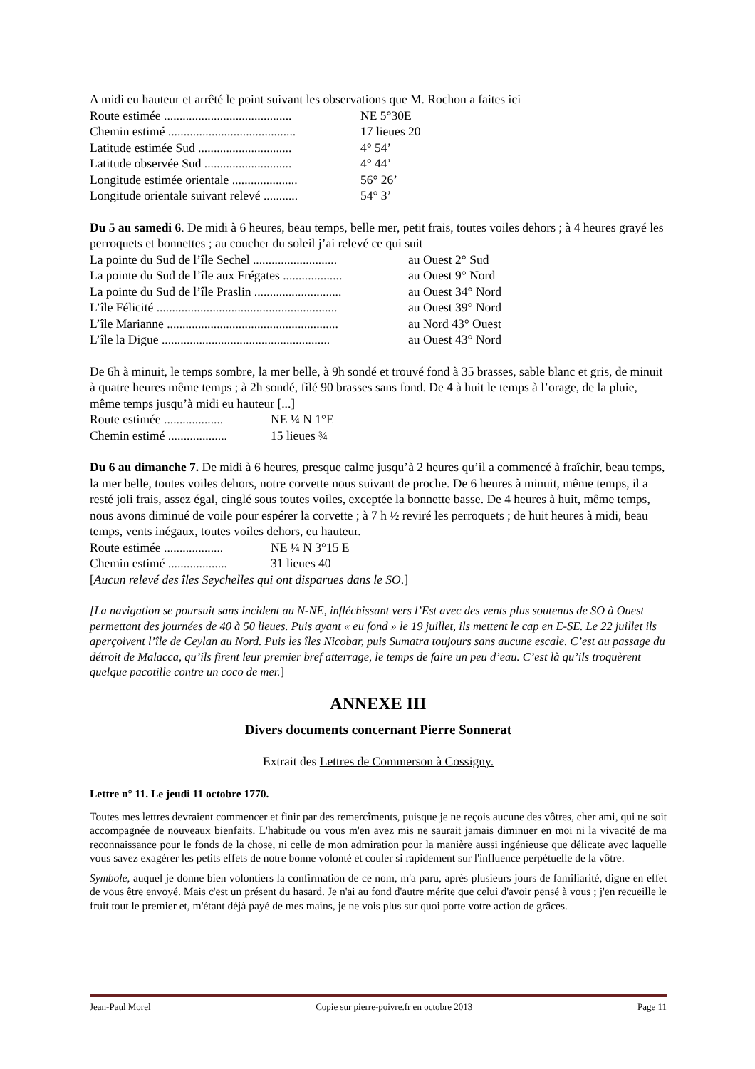A midi eu hauteur et arrêté le point suivant les observations que M. Rochon a faites ici
Route estimée ......................................... NE 5°30E
Chemin estimé ......................................... 17 lieues 20
Latitude estimée Sud .............................. 4° 54’
Latitude observée Sud ............................ 4° 44’
Longitude estimée orientale ..................... 56° 26’
Longitude orientale suivant relevé ........... 54° 3’
Du 5 au samedi 6. De midi à 6 heures, beau temps, belle mer, petit frais, toutes voiles dehors ; à 4 heures grayé les perroquets et bonnettes ; au coucher du soleil j’ai relevé ce qui suit
La pointe du Sud de l’île Sechel ........................... au Ouest 2° Sud
La pointe du Sud de l’île aux Frégates ................... au Ouest 9° Nord
La pointe du Sud de l’île Praslin ............................ au Ouest 34° Nord
L’île Félicité .......................................................... au Ouest 39° Nord
L’île Marianne ....................................................... au Nord 43° Ouest
L’île la Digue ...................................................... au Ouest 43° Nord
De 6h à minuit, le temps sombre, la mer belle, à 9h sondé et trouvé fond à 35 brasses, sable blanc et gris, de minuit à quatre heures même temps ; à 2h sondé, filé 90 brasses sans fond. De 4 à huit le temps à l’orage, de la pluie, même temps jusqu’à midi eu hauteur [...]
Route estimée ................... NE ¼ N 1°E
Chemin estimé ................... 15 lieues ¾
Du 6 au dimanche 7. De midi à 6 heures, presque calme jusqu’à 2 heures qu’il a commencé à fraîchir, beau temps, la mer belle, toutes voiles dehors, notre corvette nous suivant de proche. De 6 heures à minuit, même temps, il a resté joli frais, assez égal, cinglé sous toutes voiles, exceptée la bonnette basse. De 4 heures à huit, même temps, nous avons diminué de voile pour espérer la corvette ; à 7 h ½ reviré les perroquets ; de huit heures à midi, beau temps, vents inégaux, toutes voiles dehors, eu hauteur.
Route estimée ................... NE ¼ N 3°15 E
Chemin estimé ................... 31 lieues 40
[Aucun relevé des îles Seychelles qui ont disparues dans le SO.]
[La navigation se poursuit sans incident au N-NE, infléchissant vers l’Est avec des vents plus soutenus de SO à Ouest permettant des journées de 40 à 50 lieues. Puis ayant « eu fond » le 19 juillet, ils mettent le cap en E-SE. Le 22 juillet ils aperçoivent l’île de Ceylan au Nord. Puis les îles Nicobar, puis Sumatra toujours sans aucune escale. C’est au passage du détroit de Malacca, qu’ils firent leur premier bref atterrage, le temps de faire un peu d’eau. C’est là qu’ils troquèrent quelque pacotille contre un coco de mer.]
ANNEXE III
Divers documents concernant Pierre Sonnerat
Extrait des Lettres de Commerson à Cossigny.
Lettre n° 11. Le jeudi 11 octobre 1770.
Toutes mes lettres devraient commencer et finir par des remercîments, puisque je ne reçois aucune des vôtres, cher ami, qui ne soit accompagnée de nouveaux bienfaits. L'habitude ou vous m'en avez mis ne saurait jamais diminuer en moi ni la vivacité de ma reconnaissance pour le fonds de la chose, ni celle de mon admiration pour la manière aussi ingénieuse que délicate avec laquelle vous savez exagérer les petits effets de notre bonne volonté et couler si rapidement sur l'influence perpétuelle de la vôtre.
Symbole, auquel je donne bien volontiers la confirmation de ce nom, m'a paru, après plusieurs jours de familiarité, digne en effet de vous être envoyé. Mais c'est un présent du hasard. Je n'ai au fond d'autre mérite que celui d'avoir pensé à vous ; j'en recueille le fruit tout le premier et, m'étant déjà payé de mes mains, je ne vois plus sur quoi porte votre action de grâces.
Jean-Paul Morel Copie sur pierre-poivre.fr en octobre 2013 Page 11